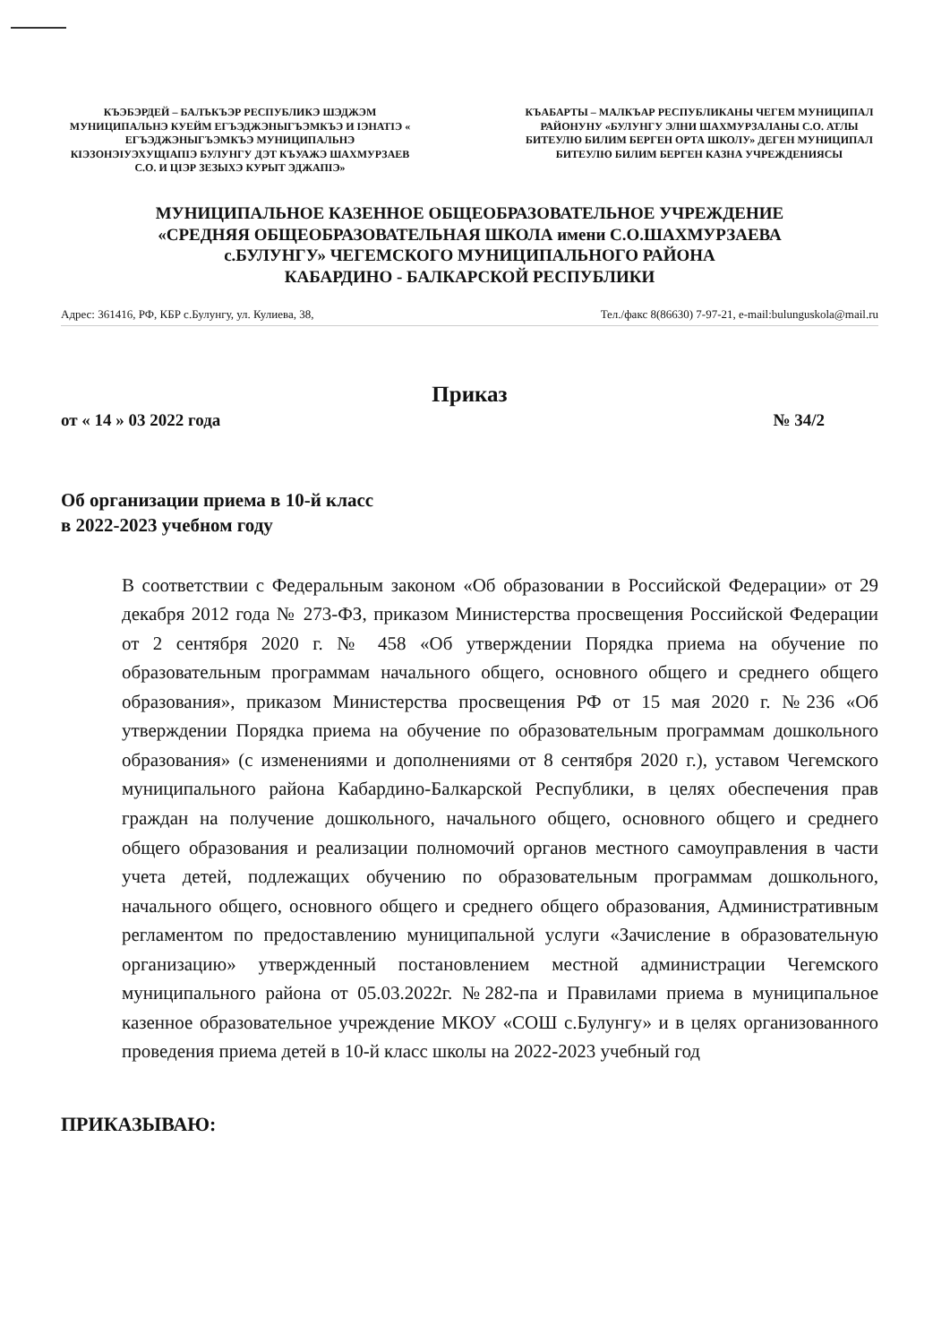КЪЭБЭРДЕЙ – БАЛЪКЪЭР РЕСПУБЛИКЭ ШЭДЖЭМ МУНИЦИПАЛЬНЭ КУЕЙМ ЕГЪЭДЖЭНЫГЪЭМКЪЭ И ІЭНАТІЭ « ЕГЪЭДЖЭНЫГЪЭМКЪЭ МУНИЦИПАЛЬНЭ КІЭЗОНЭІУЭХУЩІАПІЭ БУЛУНГУ ДЭТ КЪУАЖЭ ШАХМУРЗАЕВ С.О. И ЦІЭР ЗЕЗЫХЭ КУРЫТ ЭДЖАПІЭ»
КЪАБАРТЫ – МАЛКЪАР РЕСПУБЛИКАНЫ ЧЕГЕМ МУНИЦИПАЛ РАЙОНУНУ «БУЛУНГУ ЭЛНИ ШАХМУРЗАЛАНЫ С.О. АТЛЫ БИТЕУЛЮ БИЛИМ БЕРГЕН ОРТА ШКОЛУ» ДЕГЕН МУНИЦИПАЛ БИТЕУЛЮ БИЛИМ БЕРГЕН КАЗНА УЧРЕЖДЕНИЯСЫ
МУНИЦИПАЛЬНОЕ КАЗЕННОЕ ОБЩЕОБРАЗОВАТЕЛЬНОЕ УЧРЕЖДЕНИЕ
«СРЕДНЯЯ ОБЩЕОБРАЗОВАТЕЛЬНАЯ ШКОЛА имени С.О.ШАХМУРЗАЕВА
с.БУЛУНГУ» ЧЕГЕМСКОГО МУНИЦИПАЛЬНОГО РАЙОНА
КАБАРДИНО - БАЛКАРСКОЙ РЕСПУБЛИКИ
Адрес: 361416, РФ, КБР с.Булунгу, ул. Кулиева, 38, Тел./факс 8(86630) 7-97-21, e-mail:bulunguskola@mail.ru
Приказ
от « 14 » 03 2022 года № 34/2
Об организации приема в 10-й класс
в 2022-2023 учебном году
В соответствии с Федеральным законом «Об образовании в Российской Федерации» от 29 декабря 2012 года № 273-ФЗ, приказом Министерства просвещения Российской Федерации от 2 сентября 2020 г. № 458 «Об утверждении Порядка приема на обучение по образовательным программам начального общего, основного общего и среднего общего образования», приказом Министерства просвещения РФ от 15 мая 2020 г. №236 «Об утверждении Порядка приема на обучение по образовательным программам дошкольного образования» (с изменениями и дополнениями от 8 сентября 2020 г.), уставом Чегемского муниципального района Кабардино-Балкарской Республики, в целях обеспечения прав граждан на получение дошкольного, начального общего, основного общего и среднего общего образования и реализации полномочий органов местного самоуправления в части учета детей, подлежащих обучению по образовательным программам дошкольного, начального общего, основного общего и среднего общего образования, Административным регламентом по предоставлению муниципальной услуги «Зачисление в образовательную организацию» утвержденный постановлением местной администрации Чегемского муниципального района от 05.03.2022г. №282-па и Правилами приема в муниципальное казенное образовательное учреждение МКОУ «СОШ с.Булунгу» и в целях организованного проведения приема детей в 10-й класс школы на 2022-2023 учебный год
ПРИКАЗЫВАЮ: